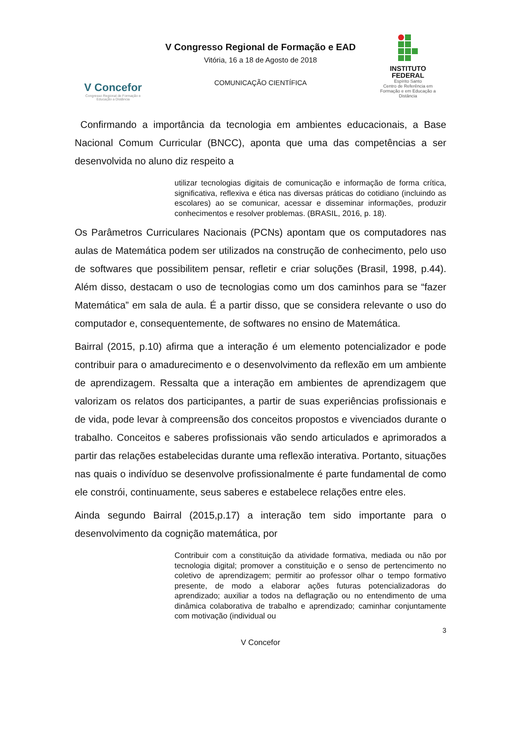V Concefor
Congresso Regional de Formação e Educação a Distância
V Congresso Regional de Formação e EAD
Vitória, 16 a 18 de Agosto de 2018
COMUNICAÇÃO CIENTÍFICA
INSTITUTO
FEDERAL
Espírito Santo
Centro de Referência em Formação e em Educação a Distância
Confirmando a importância da tecnologia em ambientes educacionais, a Base Nacional Comum Curricular (BNCC), aponta que uma das competências a ser desenvolvida no aluno diz respeito a
utilizar tecnologias digitais de comunicação e informação de forma crítica, significativa, reflexiva e ética nas diversas práticas do cotidiano (incluindo as escolares) ao se comunicar, acessar e disseminar informações, produzir conhecimentos e resolver problemas. (BRASIL, 2016, p. 18).
Os Parâmetros Curriculares Nacionais (PCNs) apontam que os computadores nas aulas de Matemática podem ser utilizados na construção de conhecimento, pelo uso de softwares que possibilitem pensar, refletir e criar soluções (Brasil, 1998, p.44). Além disso, destacam o uso de tecnologias como um dos caminhos para se “fazer Matemática” em sala de aula. É a partir disso, que se considera relevante o uso do computador e, consequentemente, de softwares no ensino de Matemática.
Bairral (2015, p.10) afirma que a interação é um elemento potencializador e pode contribuir para o amadurecimento e o desenvolvimento da reflexão em um ambiente de aprendizagem. Ressalta que a interação em ambientes de aprendizagem que valorizam os relatos dos participantes, a partir de suas experiências profissionais e de vida, pode levar à compreensão dos conceitos propostos e vivenciados durante o trabalho. Conceitos e saberes profissionais vão sendo articulados e aprimorados a partir das relações estabelecidas durante uma reflexão interativa. Portanto, situações nas quais o indivíduo se desenvolve profissionalmente é parte fundamental de como ele constrói, continuamente, seus saberes e estabelece relações entre eles.
Ainda segundo Bairral (2015,p.17) a interação tem sido importante para o desenvolvimento da cognição matemática, por
Contribuir com a constituição da atividade formativa, mediada ou não por tecnologia digital; promover a constituição e o senso de pertencimento no coletivo de aprendizagem; permitir ao professor olhar o tempo formativo presente, de modo a elaborar ações futuras potencializadoras do aprendizado; auxiliar a todos na deflagração ou no entendimento de uma dinâmica colaborativa de trabalho e aprendizado; caminhar conjuntamente com motivação (individual ou
3
V Concefor